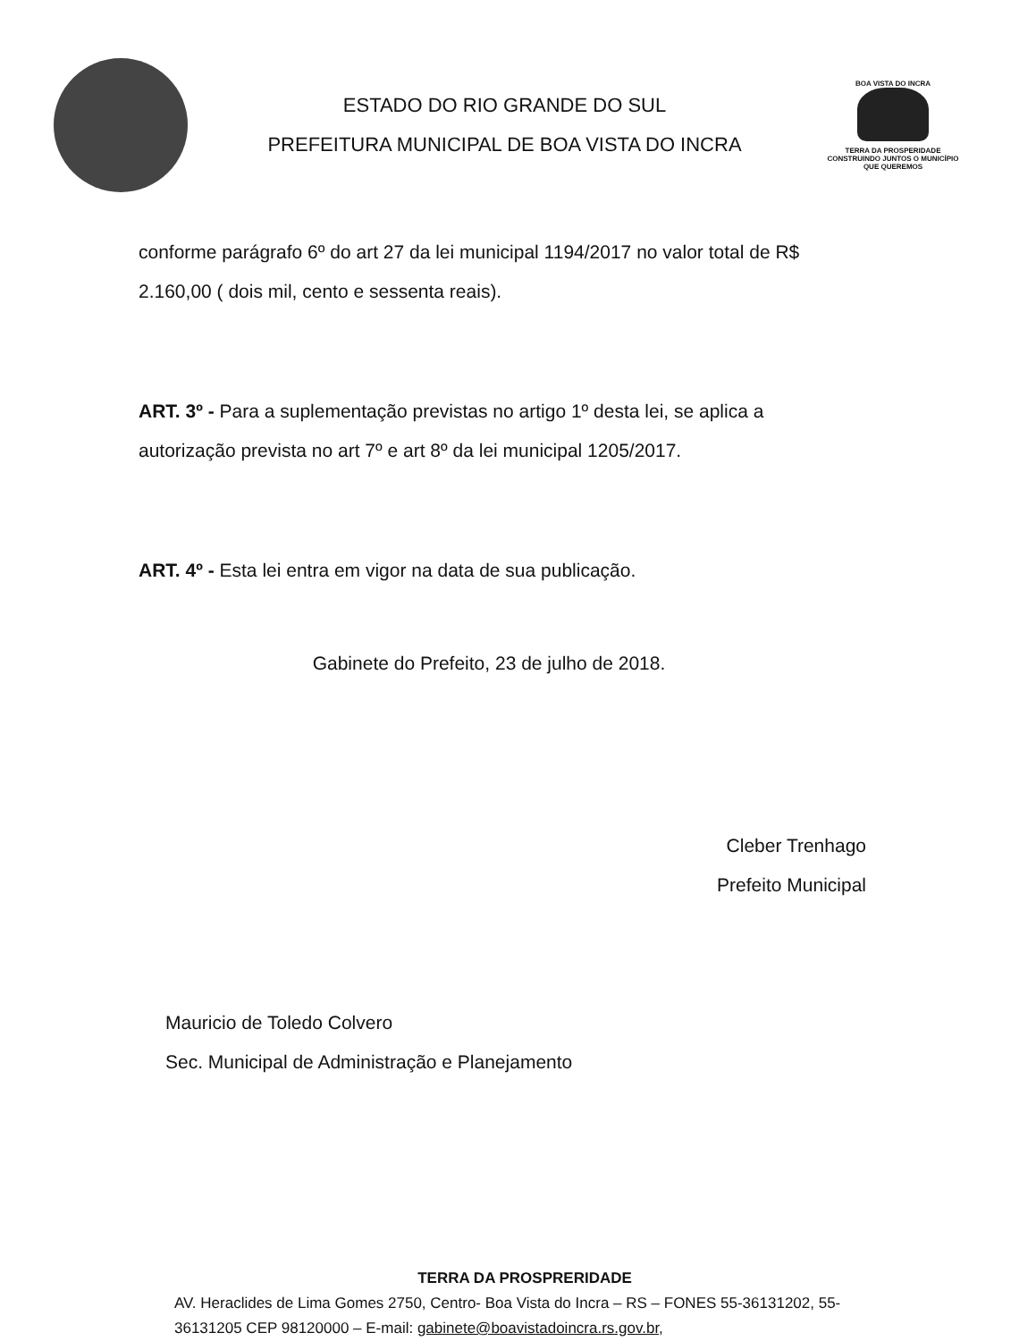ESTADO DO RIO GRANDE DO SUL
PREFEITURA MUNICIPAL DE BOA VISTA DO INCRA
BOA VISTA DO INCRA
TERRA DA PROSPERIDADE
CONSTRUINDO JUNTOS O MUNICÍPIO
QUE QUEREMOS
conforme parágrafo 6º do art 27 da lei municipal 1194/2017 no valor total de R$ 2.160,00 ( dois mil, cento e sessenta reais).
ART. 3º - Para a suplementação previstas no artigo 1º desta lei, se aplica a autorização prevista no art 7º e art 8º da lei municipal 1205/2017.
ART. 4º - Esta lei entra em vigor na data de sua publicação.
Gabinete do Prefeito, 23 de julho de 2018.
Cleber Trenhago
Prefeito Municipal
Mauricio de Toledo Colvero
Sec. Municipal de Administração e Planejamento
TERRA DA PROSPRERIDADE
AV. Heraclides de Lima Gomes 2750, Centro- Boa Vista do Incra – RS – FONES 55-36131202, 55-36131205 CEP 98120000 – E-mail: gabinete@boavistadoincra.rs.gov.br,